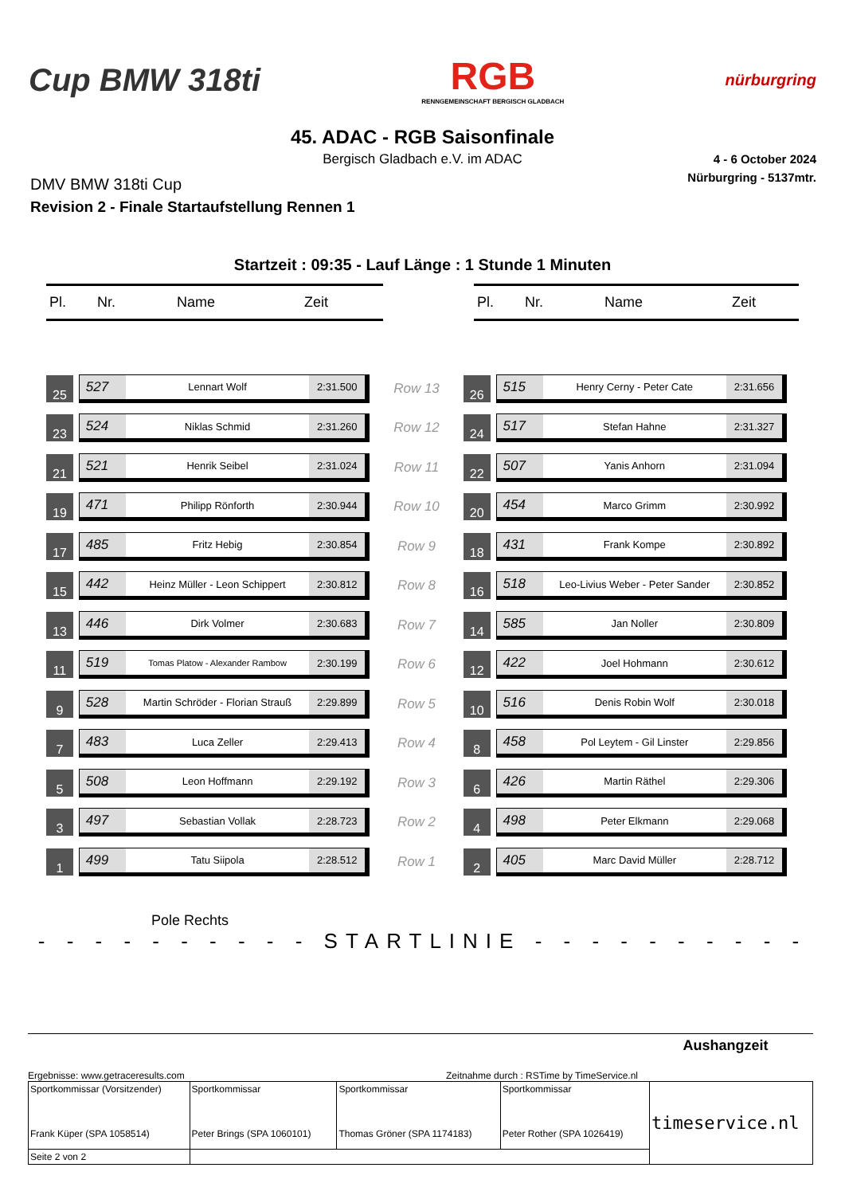Cup BMW 318ti
RGB
RENNGEMEINSCHAFT BERGISCH GLADBACH
nürburgring
45. ADAC - RGB Saisonfinale
Bergisch Gladbach e.V. im ADAC
4 - 6 October 2024
Nürburgring - 5137mtr.
DMV BMW 318ti Cup
Revision 2 - Finale Startaufstellung Rennen 1
Startzeit : 09:35 - Lauf Länge : 1 Stunde 1 Minuten
Pl. Nr. Name Zeit Pl. Nr. Name Zeit
25
527
Lennart Wolf
2:31.500
Row 13
26
515
Henry Cerny - Peter Cate
2:31.656
23
524
Niklas Schmid
2:31.260
Row 12
24
517
Stefan Hahne
2:31.327
21
521
Henrik Seibel
2:31.024
Row 11
22
507
Yanis Anhorn
2:31.094
19
471
Philipp Rönforth
2:30.944
Row 10
20
454
Marco Grimm
2:30.992
17
485
Fritz Hebig
2:30.854
Row 9
18
431
Frank Kompe
2:30.892
15
442
Heinz Müller - Leon Schippert
2:30.812
Row 8
16
518
Leo-Livius Weber - Peter Sander
2:30.852
13
446
Dirk Volmer
2:30.683
Row 7
14
585
Jan Noller
2:30.809
11
519
Tomas Platow - Alexander Rambow
2:30.199
Row 6
12
422
Joel Hohmann
2:30.612
9
528
Martin Schröder - Florian Strauß
2:29.899
Row 5
10
516
Denis Robin Wolf
2:30.018
7
483
Luca Zeller
2:29.413
Row 4
8
458
Pol Leytem - Gil Linster
2:29.856
5
508
Leon Hoffmann
2:29.192
Row 3
6
426
Martin Räthel
2:29.306
3
497
Sebastian Vollak
2:28.723
Row 2
4
498
Peter Elkmann
2:29.068
1
499
Tatu Siipola
2:28.512
Row 1
2
405
Marc David Müller
2:28.712
Pole Rechts
- - - - - - - - - - STARTLINIE - - - - - - - - - -
Ergebnisse: www.getraceresults.com Zeitnahme durch : RSTime by TimeService.nl
Aushangzeit
| Sportkommissar (Vorsitzender) Frank Küper (SPA 1058514) | Sportkommissar Peter Brings (SPA 1060101) | Sportkommissar Thomas Gröner (SPA 1174183) | Sportkommissar Peter Rother (SPA 1026419) | timeservice.nl |
| Seite 2 von 2 | | | | |